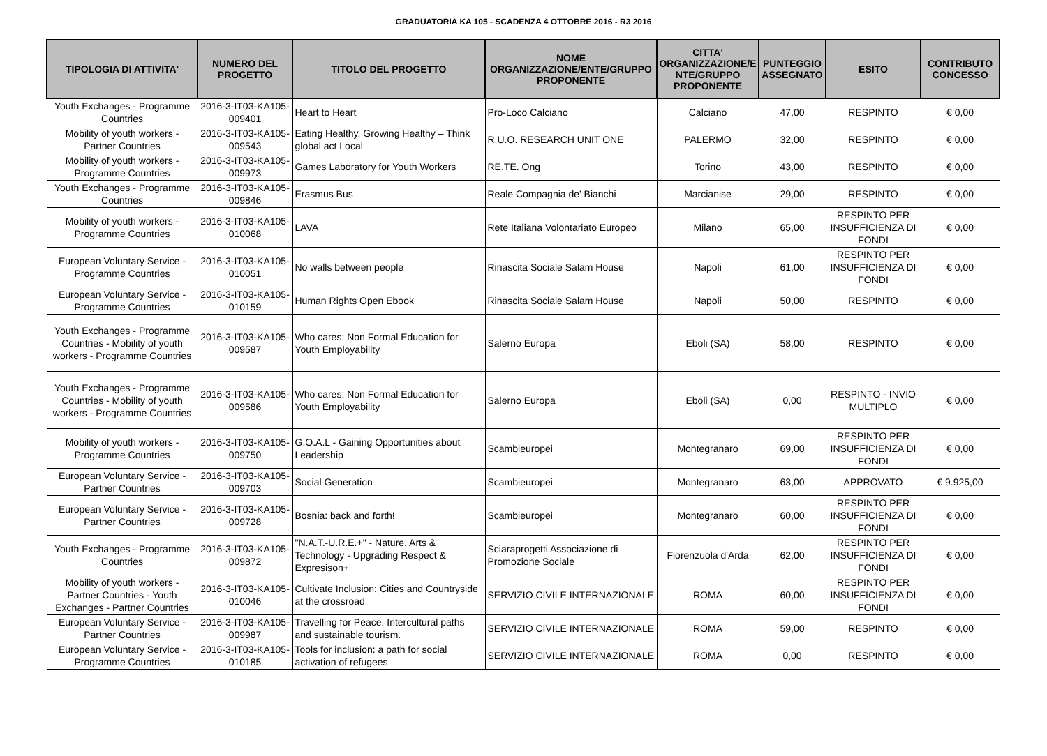GRADUATORIA KA 105 - SCADENZA 4 OTTOBRE 2016 - R3 2016
| TIPOLOGIA DI ATTIVITA' | NUMERO DEL PROGETTO | TITOLO DEL PROGETTO | NOME ORGANIZZAZIONE/ENTE/GRUPPO PROPONENTE | CITTA' ORGANIZZAZIONE/E NTE/GRUPPO PROPONENTE | PUNTEGGIO ASSEGNATO | ESITO | CONTRIBUTO CONCESSO |
| --- | --- | --- | --- | --- | --- | --- | --- |
| Youth Exchanges - Programme Countries | 2016-3-IT03-KA105-009401 | Heart to Heart | Pro-Loco Calciano | Calciano | 47,00 | RESPINTO | € 0,00 |
| Mobility of youth workers - Partner Countries | 2016-3-IT03-KA105-009543 | Eating Healthy, Growing Healthy – Think global act Local | R.U.O. RESEARCH UNIT ONE | PALERMO | 32,00 | RESPINTO | € 0,00 |
| Mobility of youth workers - Programme Countries | 2016-3-IT03-KA105-009973 | Games Laboratory for Youth Workers | RE.TE. Ong | Torino | 43,00 | RESPINTO | € 0,00 |
| Youth Exchanges - Programme Countries | 2016-3-IT03-KA105-009846 | Erasmus Bus | Reale Compagnia de' Bianchi | Marcianise | 29,00 | RESPINTO | € 0,00 |
| Mobility of youth workers - Programme Countries | 2016-3-IT03-KA105-010068 | LAVA | Rete Italiana Volontariato Europeo | Milano | 65,00 | RESPINTO PER INSUFFICIENZA DI FONDI | € 0,00 |
| European Voluntary Service - Programme Countries | 2016-3-IT03-KA105-010051 | No walls between people | Rinascita Sociale Salam House | Napoli | 61,00 | RESPINTO PER INSUFFICIENZA DI FONDI | € 0,00 |
| European Voluntary Service - Programme Countries | 2016-3-IT03-KA105-010159 | Human Rights Open Ebook | Rinascita Sociale Salam House | Napoli | 50,00 | RESPINTO | € 0,00 |
| Youth Exchanges - Programme Countries - Mobility of youth workers - Programme Countries | 2016-3-IT03-KA105-009587 | Who cares: Non Formal Education for Youth Employability | Salerno Europa | Eboli (SA) | 58,00 | RESPINTO | € 0,00 |
| Youth Exchanges - Programme Countries - Mobility of youth workers - Programme Countries | 2016-3-IT03-KA105-009586 | Who cares: Non Formal Education for Youth Employability | Salerno Europa | Eboli (SA) | 0,00 | RESPINTO - INVIO MULTIPLO | € 0,00 |
| Mobility of youth workers - Programme Countries | 2016-3-IT03-KA105-009750 | G.O.A.L - Gaining Opportunities about Leadership | Scambieuropei | Montegranaro | 69,00 | RESPINTO PER INSUFFICIENZA DI FONDI | € 0,00 |
| European Voluntary Service - Partner Countries | 2016-3-IT03-KA105-009703 | Social Generation | Scambieuropei | Montegranaro | 63,00 | APPROVATO | € 9.925,00 |
| European Voluntary Service - Partner Countries | 2016-3-IT03-KA105-009728 | Bosnia: back and forth! | Scambieuropei | Montegranaro | 60,00 | RESPINTO PER INSUFFICIENZA DI FONDI | € 0,00 |
| Youth Exchanges - Programme Countries | 2016-3-IT03-KA105-009872 | "N.A.T.-U.R.E.+" - Nature, Arts & Technology - Upgrading Respect & Expresison+ | Sciaraprogetti Associazione di Promozione Sociale | Fiorenzuola d'Arda | 62,00 | RESPINTO PER INSUFFICIENZA DI FONDI | € 0,00 |
| Mobility of youth workers - Partner Countries - Youth Exchanges - Partner Countries | 2016-3-IT03-KA105-010046 | Cultivate Inclusion: Cities and Countryside at the crossroad | SERVIZIO CIVILE INTERNAZIONALE | ROMA | 60,00 | RESPINTO PER INSUFFICIENZA DI FONDI | € 0,00 |
| European Voluntary Service - Partner Countries | 2016-3-IT03-KA105-009987 | Travelling for Peace. Intercultural paths and sustainable tourism. | SERVIZIO CIVILE INTERNAZIONALE | ROMA | 59,00 | RESPINTO | € 0,00 |
| European Voluntary Service - Programme Countries | 2016-3-IT03-KA105-010185 | Tools for inclusion: a path for social activation of refugees | SERVIZIO CIVILE INTERNAZIONALE | ROMA | 0,00 | RESPINTO | € 0,00 |